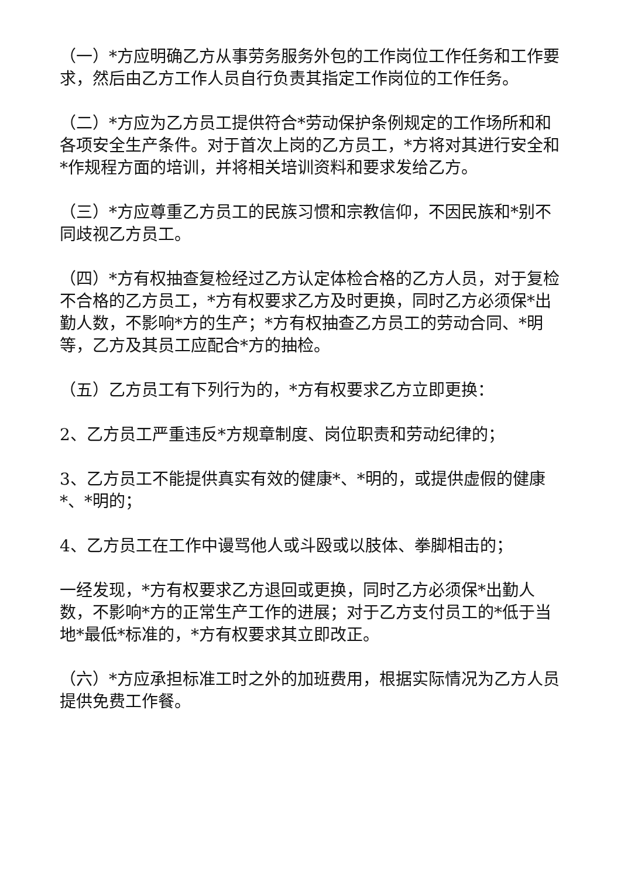（一）*方应明确乙方从事劳务服务外包的工作岗位工作任务和工作要求，然后由乙方工作人员自行负责其指定工作岗位的工作任务。
（二）*方应为乙方员工提供符合*劳动保护条例规定的工作场所和和各项安全生产条件。对于首次上岗的乙方员工，*方将对其进行安全和*作规程方面的培训，并将相关培训资料和要求发给乙方。
（三）*方应尊重乙方员工的民族习惯和宗教信仰，不因民族和*别不同歧视乙方员工。
（四）*方有权抽查复检经过乙方认定体检合格的乙方人员，对于复检不合格的乙方员工，*方有权要求乙方及时更换，同时乙方必须保*出勤人数，不影响*方的生产；*方有权抽查乙方员工的劳动合同、*明等，乙方及其员工应配合*方的抽检。
（五）乙方员工有下列行为的，*方有权要求乙方立即更换：
2、乙方员工严重违反*方规章制度、岗位职责和劳动纪律的；
3、乙方员工不能提供真实有效的健康*、*明的，或提供虚假的健康*、*明的；
4、乙方员工在工作中谩骂他人或斗殴或以肢体、拳脚相击的；
一经发现，*方有权要求乙方退回或更换，同时乙方必须保*出勤人数，不影响*方的正常生产工作的进展；对于乙方支付员工的*低于当地*最低*标准的，*方有权要求其立即改正。
（六）*方应承担标准工时之外的加班费用，根据实际情况为乙方人员提供免费工作餐。